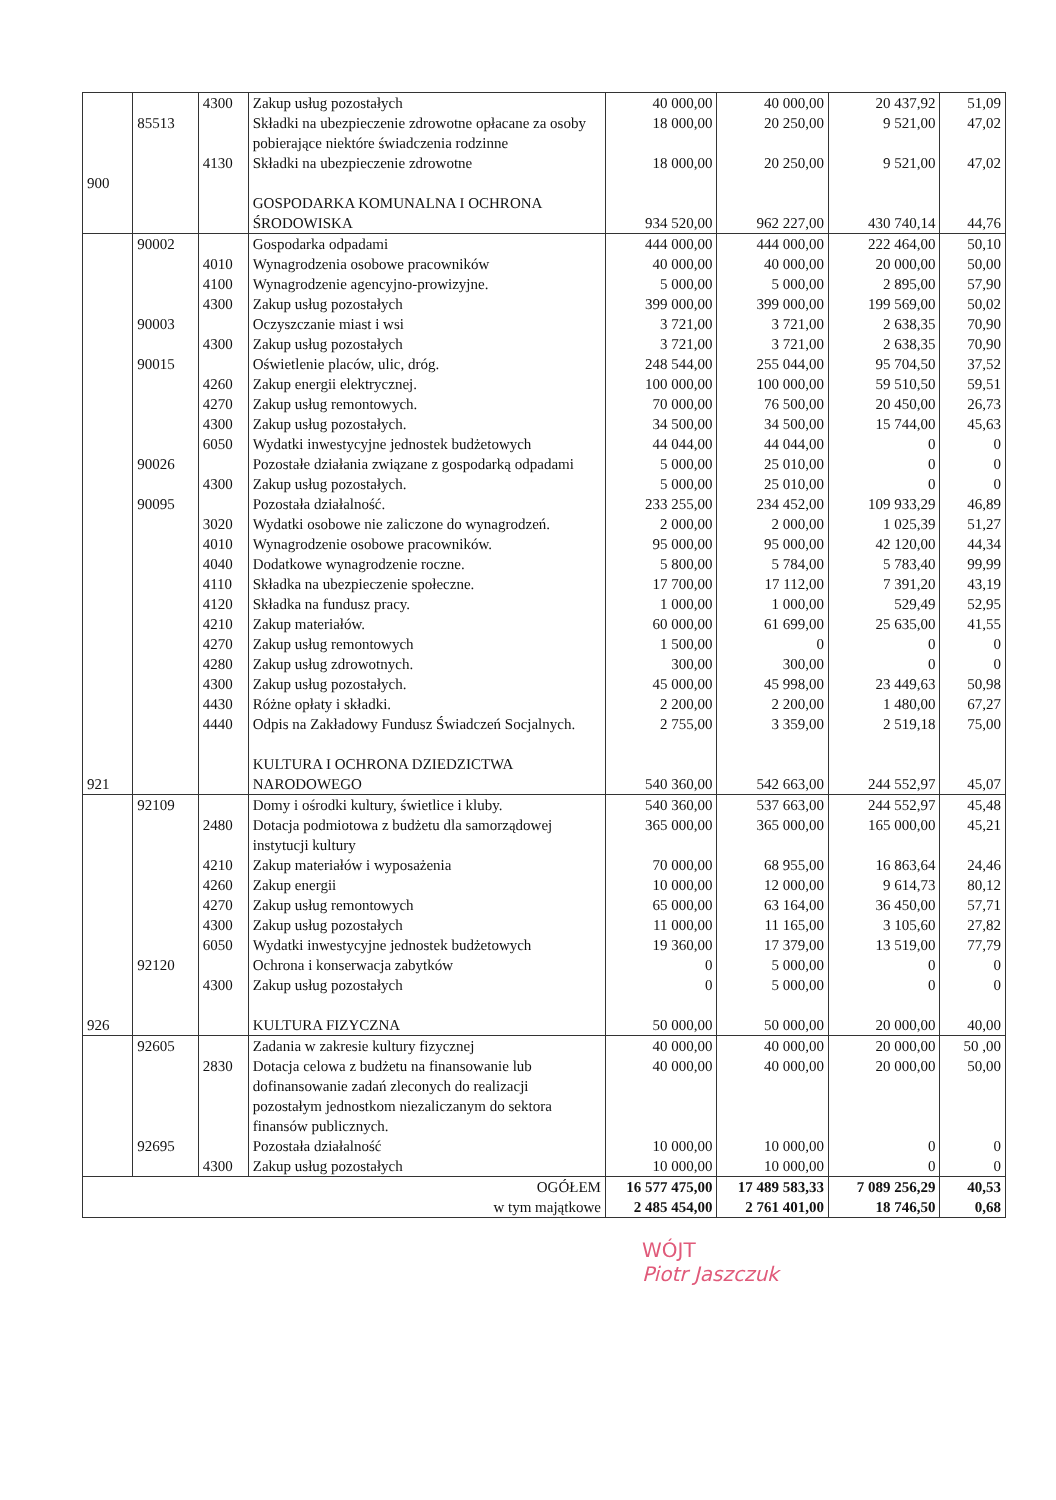| | | 4300 | Zakup usług pozostałych | 40 000,00 | 40 000,00 | 20 437,92 | 51,09 |
| | 85513 | | Składki na ubezpieczenie zdrowotne opłacane za osoby pobierające niektóre świadczenia rodzinne | 18 000,00 | 20 250,00 | 9 521,00 | 47,02 |
| | | 4130 | Składki na ubezpieczenie zdrowotne | 18 000,00 | 20 250,00 | 9 521,00 | 47,02 |
| 900 | | | GOSPODARKA KOMUNALNA I OCHRONA ŚRODOWISKA | 934 520,00 | 962 227,00 | 430 740,14 | 44,76 |
| | 90002 | | Gospodarka odpadami | 444 000,00 | 444 000,00 | 222 464,00 | 50,10 |
| | | 4010 | Wynagrodzenia osobowe pracowników | 40 000,00 | 40 000,00 | 20 000,00 | 50,00 |
| | | 4100 | Wynagrodzenie agencyjno-prowizyjne. | 5 000,00 | 5 000,00 | 2 895,00 | 57,90 |
| | | 4300 | Zakup usług pozostałych | 399 000,00 | 399 000,00 | 199 569,00 | 50,02 |
| | 90003 | | Oczyszczanie miast i wsi | 3 721,00 | 3 721,00 | 2 638,35 | 70,90 |
| | | 4300 | Zakup usług pozostałych | 3 721,00 | 3 721,00 | 2 638,35 | 70,90 |
| | 90015 | | Oświetlenie placów, ulic, dróg. | 248 544,00 | 255 044,00 | 95 704,50 | 37,52 |
| | | 4260 | Zakup energii elektrycznej. | 100 000,00 | 100 000,00 | 59 510,50 | 59,51 |
| | | 4270 | Zakup usług remontowych. | 70 000,00 | 76 500,00 | 20 450,00 | 26,73 |
| | | 4300 | Zakup usług pozostałych. | 34 500,00 | 34 500,00 | 15 744,00 | 45,63 |
| | | 6050 | Wydatki inwestycyjne jednostek budżetowych | 44 044,00 | 44 044,00 | 0 | 0 |
| | 90026 | | Pozostałe działania związane z gospodarką odpadami | 5 000,00 | 25 010,00 | 0 | 0 |
| | | 4300 | Zakup usług pozostałych. | 5 000,00 | 25 010,00 | 0 | 0 |
| | 90095 | | Pozostała działalność. | 233 255,00 | 234 452,00 | 109 933,29 | 46,89 |
| | | 3020 | Wydatki osobowe nie zaliczone do wynagrodzeń. | 2 000,00 | 2 000,00 | 1 025,39 | 51,27 |
| | | 4010 | Wynagrodzenie osobowe pracowników. | 95 000,00 | 95 000,00 | 42 120,00 | 44,34 |
| | | 4040 | Dodatkowe wynagrodzenie roczne. | 5 800,00 | 5 784,00 | 5 783,40 | 99,99 |
| | | 4110 | Składka na ubezpieczenie społeczne. | 17 700,00 | 17 112,00 | 7 391,20 | 43,19 |
| | | 4120 | Składka na fundusz pracy. | 1 000,00 | 1 000,00 | 529,49 | 52,95 |
| | | 4210 | Zakup materiałów. | 60 000,00 | 61 699,00 | 25 635,00 | 41,55 |
| | | 4270 | Zakup usług remontowych | 1 500,00 | 0 | 0 | 0 |
| | | 4280 | Zakup usług zdrowotnych. | 300,00 | 300,00 | 0 | 0 |
| | | 4300 | Zakup usług pozostałych. | 45 000,00 | 45 998,00 | 23 449,63 | 50,98 |
| | | 4430 | Różne opłaty i składki. | 2 200,00 | 2 200,00 | 1 480,00 | 67,27 |
| | | 4440 | Odpis na Zakładowy Fundusz Świadczeń Socjalnych. | 2 755,00 | 3 359,00 | 2 519,18 | 75,00 |
| 921 | | | KULTURA I OCHRONA DZIEDZICTWA NARODOWEGO | 540 360,00 | 542 663,00 | 244 552,97 | 45,07 |
| | 92109 | | Domy i ośrodki kultury, świetlice i kluby. | 540 360,00 | 537 663,00 | 244 552,97 | 45,48 |
| | | 2480 | Dotacja podmiotowa z budżetu dla samorządowej instytucji kultury | 365 000,00 | 365 000,00 | 165 000,00 | 45,21 |
| | | 4210 | Zakup materiałów i wyposażenia | 70 000,00 | 68 955,00 | 16 863,64 | 24,46 |
| | | 4260 | Zakup energii | 10 000,00 | 12 000,00 | 9 614,73 | 80,12 |
| | | 4270 | Zakup usług remontowych | 65 000,00 | 63 164,00 | 36 450,00 | 57,71 |
| | | 4300 | Zakup usług pozostałych | 11 000,00 | 11 165,00 | 3 105,60 | 27,82 |
| | | 6050 | Wydatki inwestycyjne jednostek budżetowych | 19 360,00 | 17 379,00 | 13 519,00 | 77,79 |
| | 92120 | | Ochrona i konserwacja zabytków | 0 | 5 000,00 | 0 | 0 |
| | | 4300 | Zakup usług pozostałych | 0 | 5 000,00 | 0 | 0 |
| 926 | | | KULTURA FIZYCZNA | 50 000,00 | 50 000,00 | 20 000,00 | 40,00 |
| | 92605 | | Zadania w zakresie kultury fizycznej | 40 000,00 | 40 000,00 | 20 000,00 | 50 ,00 |
| | | 2830 | Dotacja celowa z budżetu na finansowanie lub dofinansowanie zadań zleconych do realizacji pozostałym jednostkom niezaliczanym do sektora finansów publicznych. | 40 000,00 | 40 000,00 | 20 000,00 | 50,00 |
| | 92695 | | Pozostała działalność | 10 000,00 | 10 000,00 | 0 | 0 |
| | | 4300 | Zakup usług pozostałych | 10 000,00 | 10 000,00 | 0 | 0 |
| OGÓŁEM w tym majątkowe | | | | 16 577 475,00 2 485 454,00 | 17 489 583,33 2 761 401,00 | 7 089 256,29 18 746,50 | 40,53 0,68 |
WÓJT
Piotr Jaszczuk